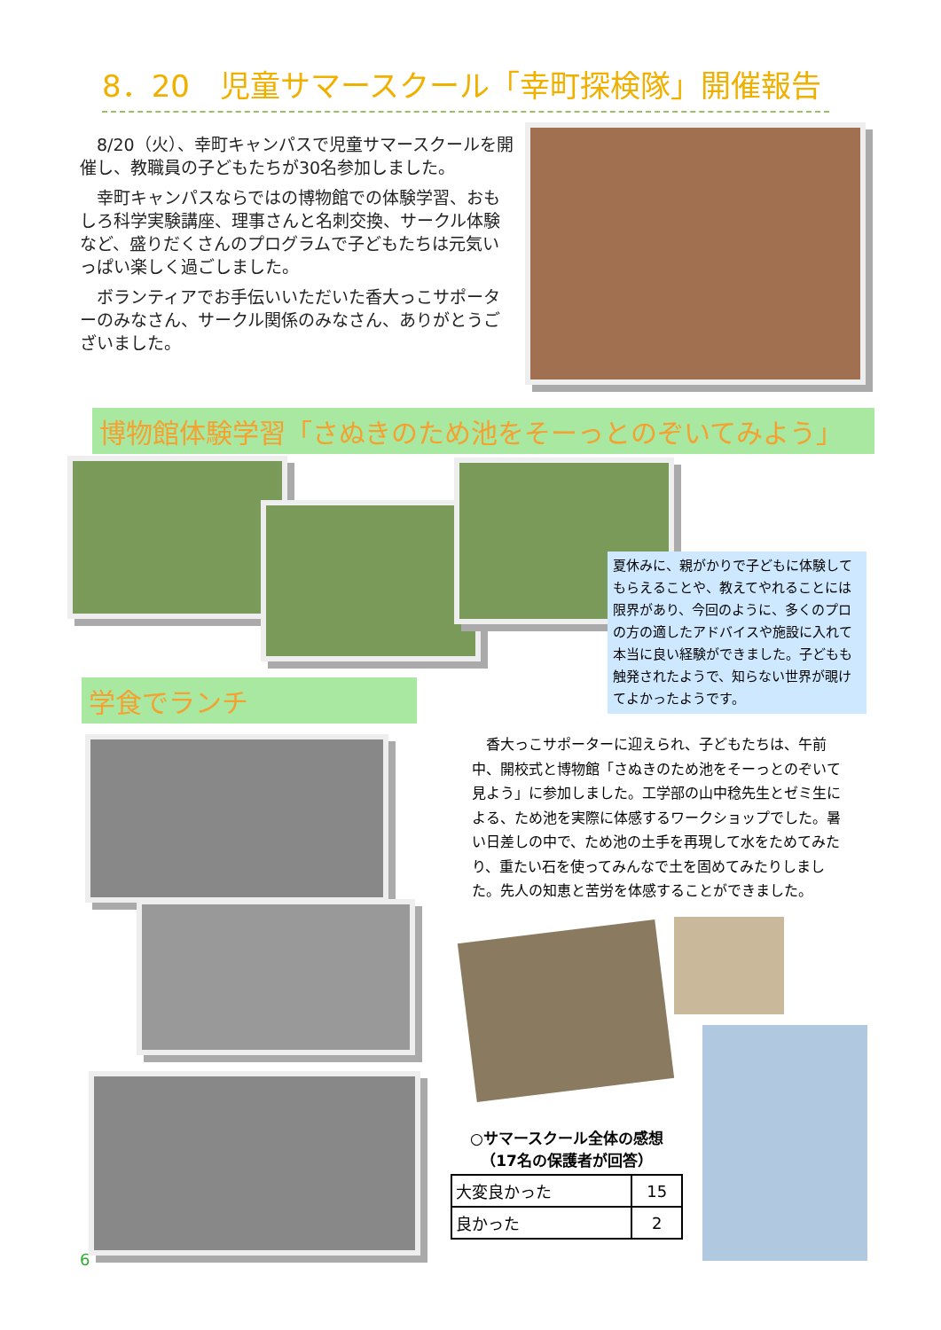8．20　児童サマースクール「幸町探検隊」開催報告
8/20（火）、幸町キャンパスで児童サマースクールを開催し、教職員の子どもたちが30名参加しました。
幸町キャンパスならではの博物館での体験学習、おもしろ科学実験講座、理事さんと名刺交換、サークル体験など、盛りだくさんのプログラムで子どもたちは元気いっぱい楽しく過ごしました。
ボランティアでお手伝いいただいた香大っこサポーターのみなさん、サークル関係のみなさん、ありがとうございました。
博物館体験学習「さぬきのため池をそーっとのぞいてみよう」
夏休みに、親がかりで子どもに体験してもらえることや、教えてやれることには限界があり、今回のように、多くのプロの方の適したアドバイスや施設に入れて本当に良い経験ができました。子どもも触発されたようで、知らない世界が覗けてよかったようです。
学食でランチ
香大っこサポーターに迎えられ、子どもたちは、午前中、開校式と博物館「さぬきのため池をそーっとのぞいて見よう」に参加しました。工学部の山中稔先生とゼミ生による、ため池を実際に体感するワークショップでした。暑い日差しの中で、ため池の土手を再現して水をためてみたり、重たい石を使ってみんなで土を固めてみたりしました。先人の知恵と苦労を体感することができました。
○サマースクール全体の感想
（17名の保護者が回答）
| 大変良かった | 15 |
| 良かった | 2 |
6